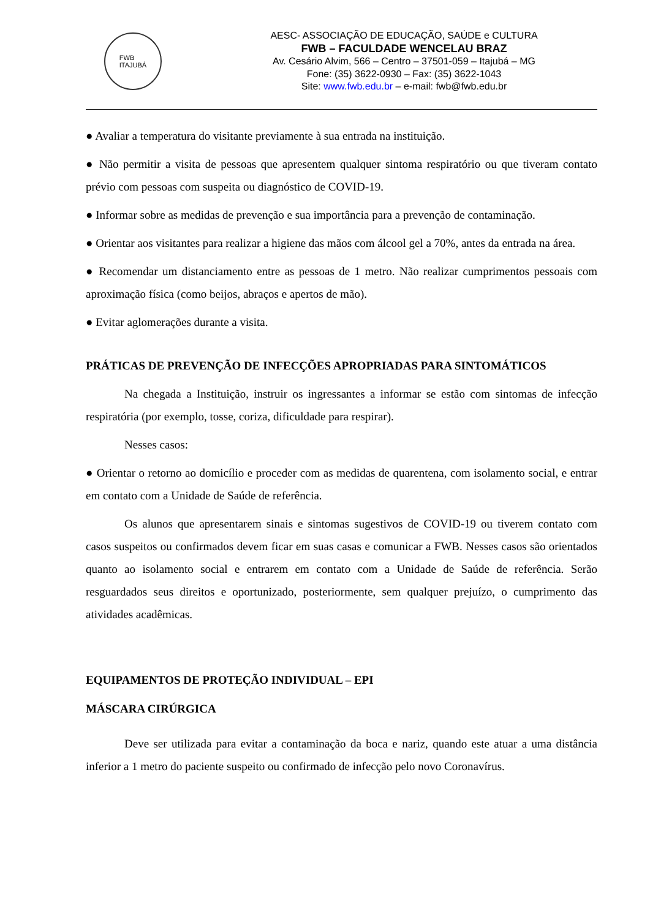FWB
ITAJUBÁ
AESC- ASSOCIAÇÃO DE EDUCAÇÃO, SAÚDE e CULTURA
FWB – FACULDADE WENCELAU BRAZ
Av. Cesário Alvim, 566 – Centro – 37501-059 – Itajubá – MG
Fone: (35) 3622-0930 – Fax: (35) 3622-1043
Site: www.fwb.edu.br – e-mail: fwb@fwb.edu.br
● Avaliar a temperatura do visitante previamente à sua entrada na instituição.
● Não permitir a visita de pessoas que apresentem qualquer sintoma respiratório ou que tiveram contato prévio com pessoas com suspeita ou diagnóstico de COVID-19.
● Informar sobre as medidas de prevenção e sua importância para a prevenção de contaminação.
● Orientar aos visitantes para realizar a higiene das mãos com álcool gel a 70%, antes da entrada na área.
● Recomendar um distanciamento entre as pessoas de 1 metro. Não realizar cumprimentos pessoais com aproximação física (como beijos, abraços e apertos de mão).
● Evitar aglomerações durante a visita.
PRÁTICAS DE PREVENÇÃO DE INFECÇÕES APROPRIADAS PARA SINTOMÁTICOS
Na chegada a Instituição, instruir os ingressantes a informar se estão com sintomas de infecção respiratória (por exemplo, tosse, coriza, dificuldade para respirar).
Nesses casos:
● Orientar o retorno ao domicílio e proceder com as medidas de quarentena, com isolamento social, e entrar em contato com a Unidade de Saúde de referência.
Os alunos que apresentarem sinais e sintomas sugestivos de COVID-19 ou tiverem contato com casos suspeitos ou confirmados devem ficar em suas casas e comunicar a FWB. Nesses casos são orientados quanto ao isolamento social e entrarem em contato com a Unidade de Saúde de referência. Serão resguardados seus direitos e oportunizado, posteriormente, sem qualquer prejuízo, o cumprimento das atividades acadêmicas.
EQUIPAMENTOS DE PROTEÇÃO INDIVIDUAL – EPI
MÁSCARA CIRÚRGICA
Deve ser utilizada para evitar a contaminação da boca e nariz, quando este atuar a uma distância inferior a 1 metro do paciente suspeito ou confirmado de infecção pelo novo Coronavírus.